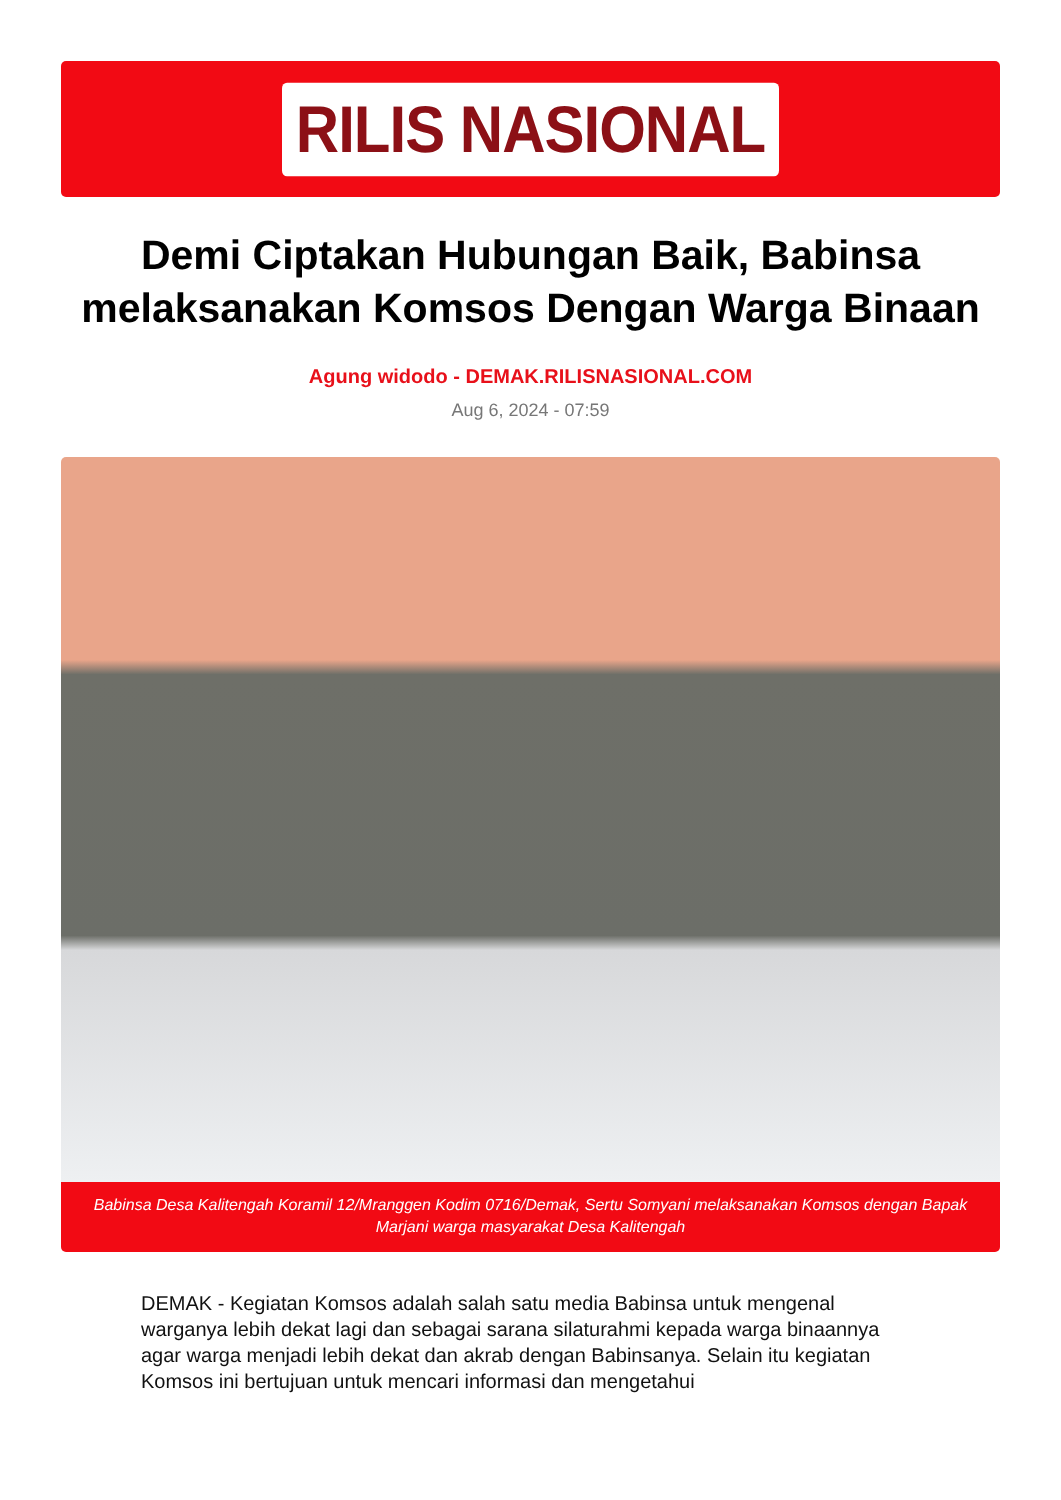RILIS NASIONAL
Demi Ciptakan Hubungan Baik, Babinsa melaksanakan Komsos Dengan Warga Binaan
Agung widodo - DEMAK.RILISNASIONAL.COM
Aug 6, 2024 - 07:59
Babinsa Desa Kalitengah Koramil 12/Mranggen Kodim 0716/Demak, Sertu Somyani melaksanakan Komsos dengan Bapak Marjani warga masyarakat Desa Kalitengah
DEMAK - Kegiatan Komsos adalah salah satu media Babinsa untuk mengenal warganya lebih dekat lagi dan sebagai sarana silaturahmi kepada warga binaannya agar warga menjadi lebih dekat dan akrab dengan Babinsanya. Selain itu kegiatan Komsos ini bertujuan untuk mencari informasi dan mengetahui